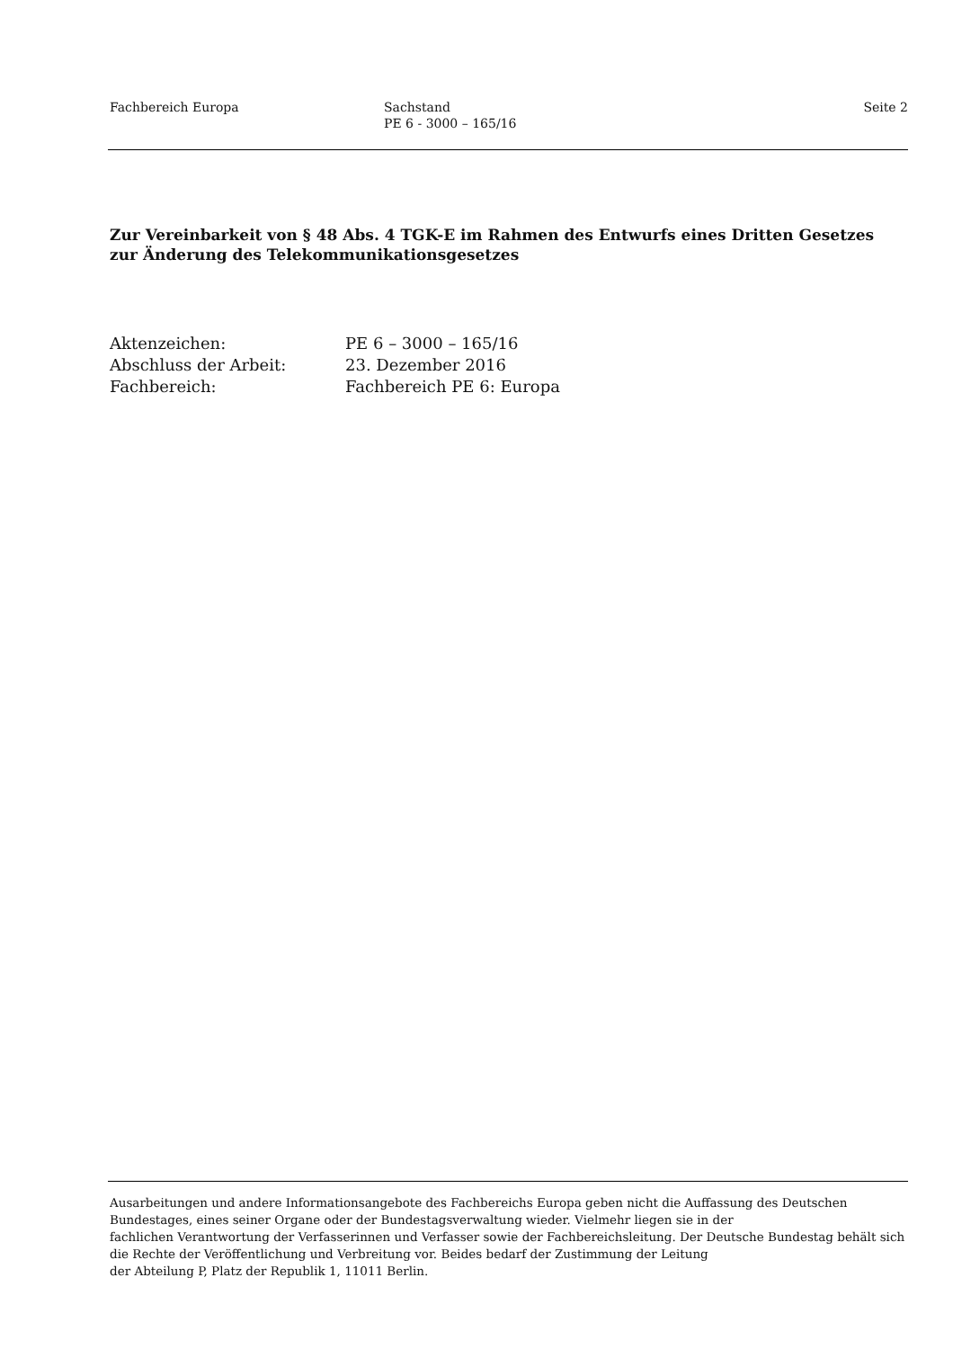Fachbereich Europa Sachstand
PE 6 - 3000 – 165/16
Seite 2
Zur Vereinbarkeit von § 48 Abs. 4 TGK-E im Rahmen des Entwurfs eines Dritten Gesetzes zur Änderung des Telekommunikationsgesetzes
Aktenzeichen: PE 6 – 3000 – 165/16
Abschluss der Arbeit: 23. Dezember 2016
Fachbereich: Fachbereich PE 6: Europa
Ausarbeitungen und andere Informationsangebote des Fachbereichs Europa geben nicht die Auffassung des Deutschen Bundestages, eines seiner Organe oder der Bundestagsverwaltung wieder. Vielmehr liegen sie in der
fachlichen Verantwortung der Verfasserinnen und Verfasser sowie der Fachbereichsleitung. Der Deutsche Bundestag behält sich die Rechte der Veröffentlichung und Verbreitung vor. Beides bedarf der Zustimmung der Leitung
der Abteilung P, Platz der Republik 1, 11011 Berlin.